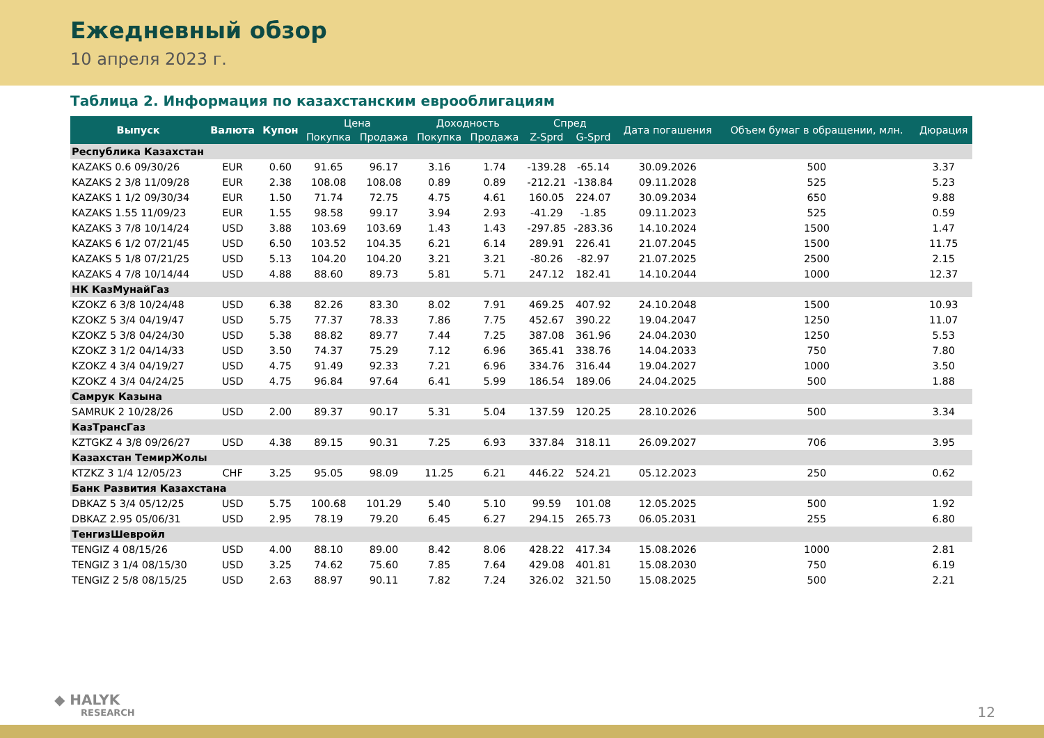Ежедневный обзор
10 апреля 2023 г.
Таблица 2. Информация по казахстанским еврооблигациям
| Выпуск | Валюта | Купон | Цена | | Доходность | | Спред | | Дата погашения | Объем бумаг в обращении, млн. | Дюрация |
| --- | --- | --- | --- | --- | --- | --- | --- | --- | --- | --- | --- |
| | | | Покупка | Продажа | Покупка | Продажа | Z-Sprd | G-Sprd | | | |
| Республика Казахстан | | | | | | | | | | | |
| KAZAKS 0.6 09/30/26 | EUR | 0.60 | 91.65 | 96.17 | 3.16 | 1.74 | -139.28 | -65.14 | 30.09.2026 | 500 | 3.37 |
| KAZAKS 2 3/8 11/09/28 | EUR | 2.38 | 108.08 | 108.08 | 0.89 | 0.89 | -212.21 | -138.84 | 09.11.2028 | 525 | 5.23 |
| KAZAKS 1 1/2 09/30/34 | EUR | 1.50 | 71.74 | 72.75 | 4.75 | 4.61 | 160.05 | 224.07 | 30.09.2034 | 650 | 9.88 |
| KAZAKS 1.55 11/09/23 | EUR | 1.55 | 98.58 | 99.17 | 3.94 | 2.93 | -41.29 | -1.85 | 09.11.2023 | 525 | 0.59 |
| KAZAKS 3 7/8 10/14/24 | USD | 3.88 | 103.69 | 103.69 | 1.43 | 1.43 | -297.85 | -283.36 | 14.10.2024 | 1500 | 1.47 |
| KAZAKS 6 1/2 07/21/45 | USD | 6.50 | 103.52 | 104.35 | 6.21 | 6.14 | 289.91 | 226.41 | 21.07.2045 | 1500 | 11.75 |
| KAZAKS 5 1/8 07/21/25 | USD | 5.13 | 104.20 | 104.20 | 3.21 | 3.21 | -80.26 | -82.97 | 21.07.2025 | 2500 | 2.15 |
| KAZAKS 4 7/8 10/14/44 | USD | 4.88 | 88.60 | 89.73 | 5.81 | 5.71 | 247.12 | 182.41 | 14.10.2044 | 1000 | 12.37 |
| НК КазМунайГаз | | | | | | | | | | | |
| KZOKZ 6 3/8 10/24/48 | USD | 6.38 | 82.26 | 83.30 | 8.02 | 7.91 | 469.25 | 407.92 | 24.10.2048 | 1500 | 10.93 |
| KZOKZ 5 3/4 04/19/47 | USD | 5.75 | 77.37 | 78.33 | 7.86 | 7.75 | 452.67 | 390.22 | 19.04.2047 | 1250 | 11.07 |
| KZOKZ 5 3/8 04/24/30 | USD | 5.38 | 88.82 | 89.77 | 7.44 | 7.25 | 387.08 | 361.96 | 24.04.2030 | 1250 | 5.53 |
| KZOKZ 3 1/2 04/14/33 | USD | 3.50 | 74.37 | 75.29 | 7.12 | 6.96 | 365.41 | 338.76 | 14.04.2033 | 750 | 7.80 |
| KZOKZ 4 3/4 04/19/27 | USD | 4.75 | 91.49 | 92.33 | 7.21 | 6.96 | 334.76 | 316.44 | 19.04.2027 | 1000 | 3.50 |
| KZOKZ 4 3/4 04/24/25 | USD | 4.75 | 96.84 | 97.64 | 6.41 | 5.99 | 186.54 | 189.06 | 24.04.2025 | 500 | 1.88 |
| Самрук Казына | | | | | | | | | | | |
| SAMRUK 2 10/28/26 | USD | 2.00 | 89.37 | 90.17 | 5.31 | 5.04 | 137.59 | 120.25 | 28.10.2026 | 500 | 3.34 |
| КазТрансГаз | | | | | | | | | | | |
| KZTGKZ 4 3/8 09/26/27 | USD | 4.38 | 89.15 | 90.31 | 7.25 | 6.93 | 337.84 | 318.11 | 26.09.2027 | 706 | 3.95 |
| Казахстан ТемирЖолы | | | | | | | | | | | |
| KTZKZ 3 1/4 12/05/23 | CHF | 3.25 | 95.05 | 98.09 | 11.25 | 6.21 | 446.22 | 524.21 | 05.12.2023 | 250 | 0.62 |
| Банк Развития Казахстана | | | | | | | | | | | |
| DBKAZ 5 3/4 05/12/25 | USD | 5.75 | 100.68 | 101.29 | 5.40 | 5.10 | 99.59 | 101.08 | 12.05.2025 | 500 | 1.92 |
| DBKAZ 2.95 05/06/31 | USD | 2.95 | 78.19 | 79.20 | 6.45 | 6.27 | 294.15 | 265.73 | 06.05.2031 | 255 | 6.80 |
| ТенгизШевройл | | | | | | | | | | | |
| TENGIZ 4 08/15/26 | USD | 4.00 | 88.10 | 89.00 | 8.42 | 8.06 | 428.22 | 417.34 | 15.08.2026 | 1000 | 2.81 |
| TENGIZ 3 1/4 08/15/30 | USD | 3.25 | 74.62 | 75.60 | 7.85 | 7.64 | 429.08 | 401.81 | 15.08.2030 | 750 | 6.19 |
| TENGIZ 2 5/8 08/15/25 | USD | 2.63 | 88.97 | 90.11 | 7.82 | 7.24 | 326.02 | 321.50 | 15.08.2025 | 500 | 2.21 |
◆ HALYK
RESEARCH
12